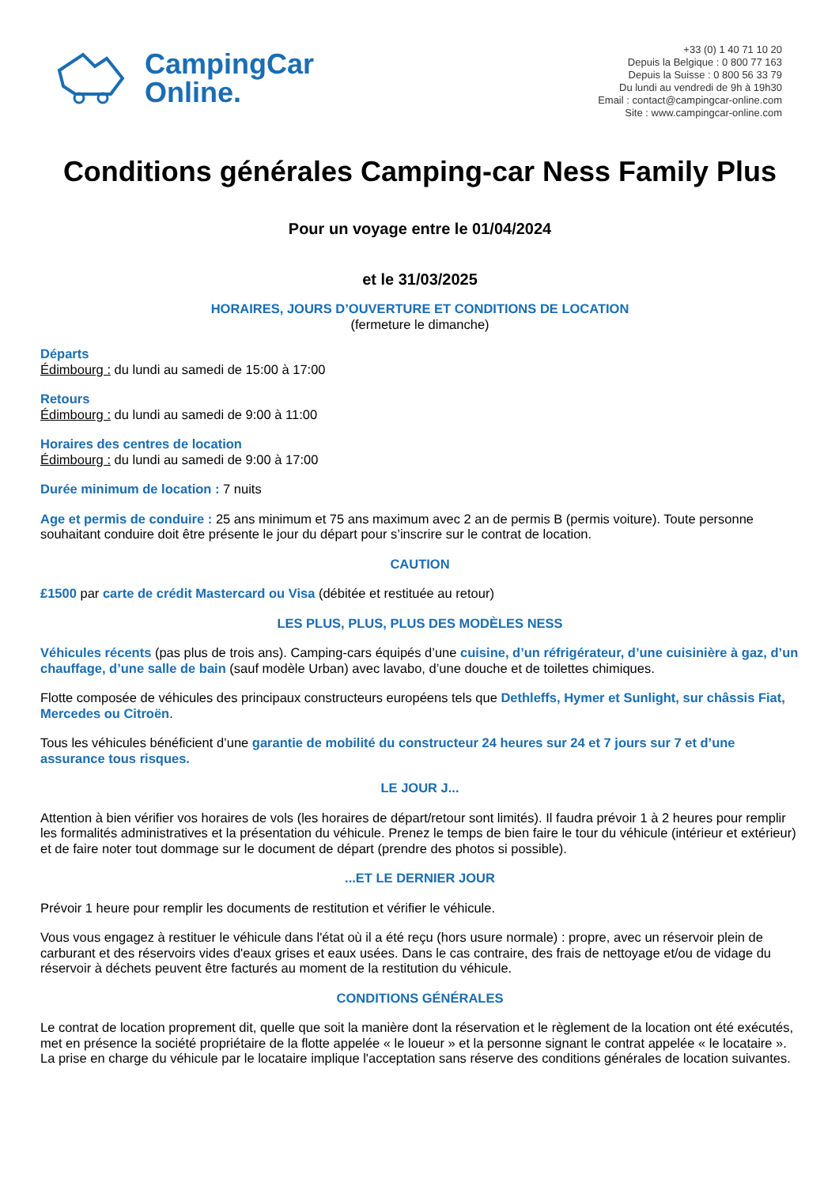CampingCar
Online.
+33 (0) 1 40 71 10 20
Depuis la Belgique : 0 800 77 163
Depuis la Suisse : 0 800 56 33 79
Du lundi au vendredi de 9h à 19h30
Email : contact@campingcar-online.com
Site : www.campingcar-online.com
Conditions générales Camping-car Ness Family Plus
Pour un voyage entre le 01/04/2024
et le 31/03/2025
HORAIRES, JOURS D’OUVERTURE ET CONDITIONS DE LOCATION
(fermeture le dimanche)
Départs
Édimbourg : du lundi au samedi de 15:00 à 17:00
Retours
Édimbourg : du lundi au samedi de 9:00 à 11:00
Horaires des centres de location
Édimbourg : du lundi au samedi de 9:00 à 17:00
Durée minimum de location : 7 nuits
Age et permis de conduire : 25 ans minimum et 75 ans maximum avec 2 an de permis B (permis voiture). Toute personne souhaitant conduire doit être présente le jour du départ pour s’inscrire sur le contrat de location.
CAUTION
£1500 par carte de crédit Mastercard ou Visa (débitée et restituée au retour)
LES PLUS, PLUS, PLUS DES MODÈLES NESS
Véhicules récents (pas plus de trois ans). Camping-cars équipés d’une cuisine, d’un réfrigérateur, d’une cuisinière à gaz, d’un chauffage, d’une salle de bain (sauf modèle Urban) avec lavabo, d’une douche et de toilettes chimiques.
Flotte composée de véhicules des principaux constructeurs européens tels que Dethleffs, Hymer et Sunlight, sur châssis Fiat, Mercedes ou Citroën.
Tous les véhicules bénéficient d’une garantie de mobilité du constructeur 24 heures sur 24 et 7 jours sur 7 et d’une assurance tous risques.
LE JOUR J...
Attention à bien vérifier vos horaires de vols (les horaires de départ/retour sont limités). Il faudra prévoir 1 à 2 heures pour remplir les formalités administratives et la présentation du véhicule. Prenez le temps de bien faire le tour du véhicule (intérieur et extérieur) et de faire noter tout dommage sur le document de départ (prendre des photos si possible).
...ET LE DERNIER JOUR
Prévoir 1 heure pour remplir les documents de restitution et vérifier le véhicule.
Vous vous engagez à restituer le véhicule dans l'état où il a été reçu (hors usure normale) : propre, avec un réservoir plein de carburant et des réservoirs vides d'eaux grises et eaux usées. Dans le cas contraire, des frais de nettoyage et/ou de vidage du réservoir à déchets peuvent être facturés au moment de la restitution du véhicule.
CONDITIONS GÉNÉRALES
Le contrat de location proprement dit, quelle que soit la manière dont la réservation et le règlement de la location ont été exécutés, met en présence la société propriétaire de la flotte appelée « le loueur » et la personne signant le contrat appelée « le locataire ». La prise en charge du véhicule par le locataire implique l'acceptation sans réserve des conditions générales de location suivantes.